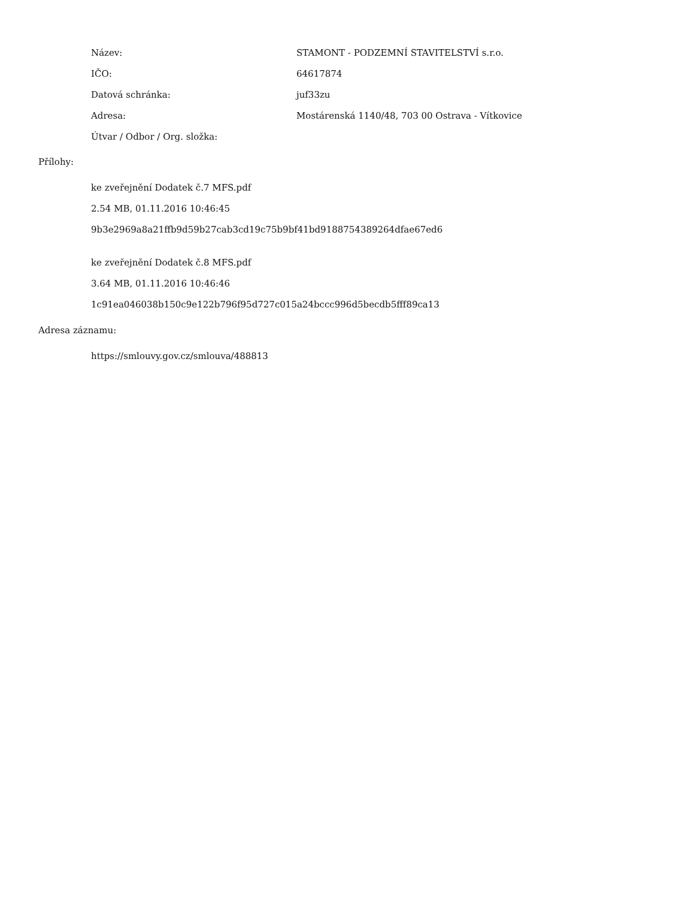| Název: | STAMONT - PODZEMNÍ STAVITELSTVÍ s.r.o. |
| IČO: | 64617874 |
| Datová schránka: | juf33zu |
| Adresa: | Mostárenská 1140/48, 703 00 Ostrava - Vítkovice |
| Útvar / Odbor / Org. složka: | |
Přílohy:
ke zveřejnění Dodatek č.7 MFS.pdf
2.54 MB, 01.11.2016 10:46:45
9b3e2969a8a21ffb9d59b27cab3cd19c75b9bf41bd9188754389264dfae67ed6
ke zveřejnění Dodatek č.8 MFS.pdf
3.64 MB, 01.11.2016 10:46:46
1c91ea046038b150c9e122b796f95d727c015a24bccc996d5becdb5fff89ca13
Adresa záznamu:
https://smlouvy.gov.cz/smlouva/488813